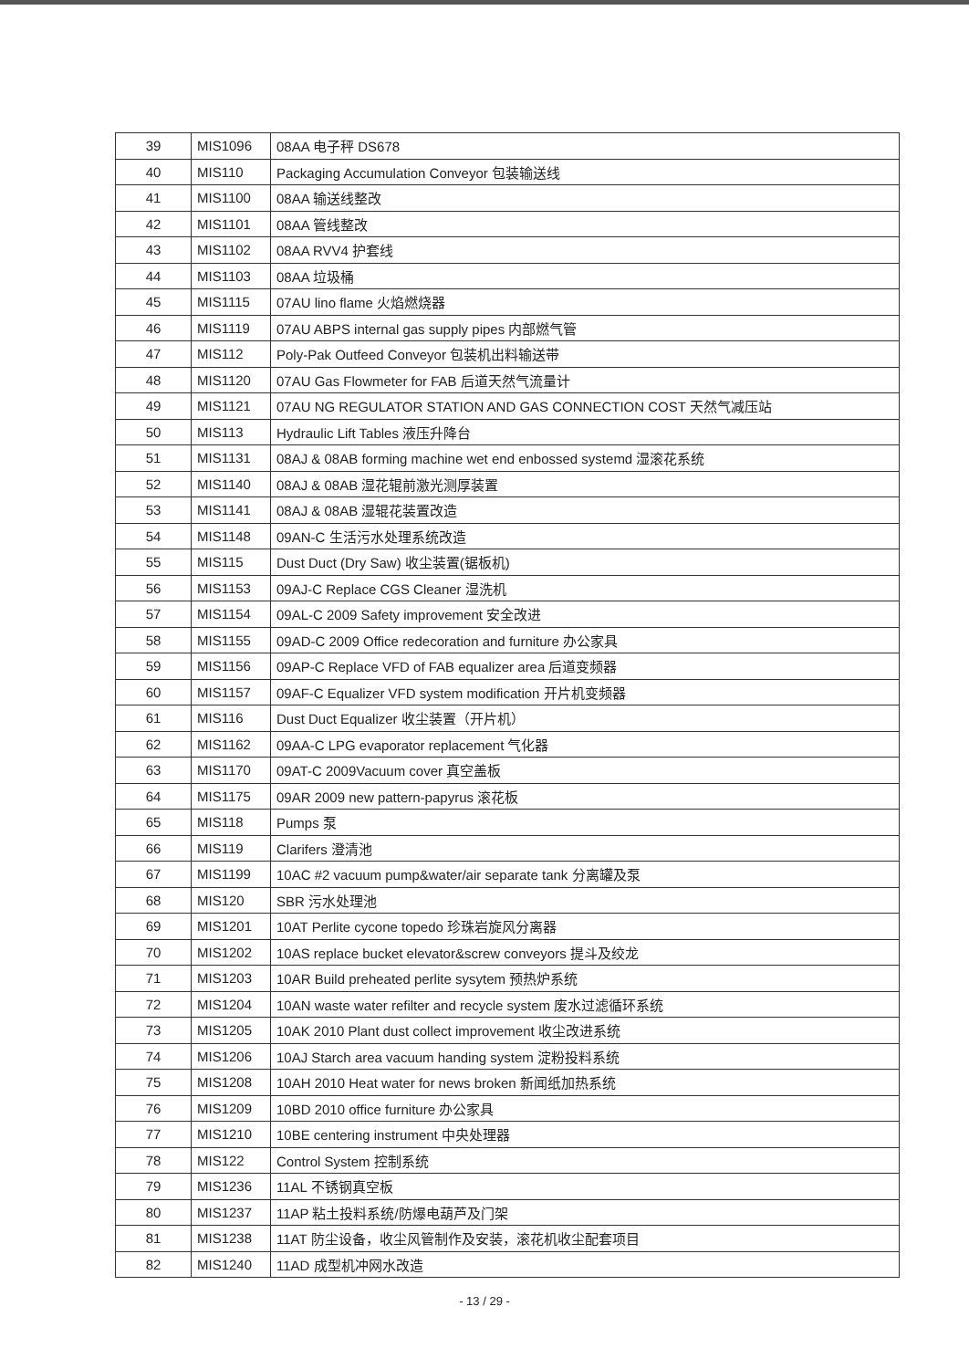| 39 | MIS1096 | 08AA 电子秤 DS678 |
| 40 | MIS110 | Packaging Accumulation Conveyor 包装输送线 |
| 41 | MIS1100 | 08AA 输送线整改 |
| 42 | MIS1101 | 08AA 管线整改 |
| 43 | MIS1102 | 08AA RVV4 护套线 |
| 44 | MIS1103 | 08AA 垃圾桶 |
| 45 | MIS1115 | 07AU lino flame 火焰燃烧器 |
| 46 | MIS1119 | 07AU ABPS internal gas supply pipes 内部燃气管 |
| 47 | MIS112 | Poly-Pak Outfeed Conveyor 包装机出料输送带 |
| 48 | MIS1120 | 07AU Gas Flowmeter for FAB 后道天然气流量计 |
| 49 | MIS1121 | 07AU NG REGULATOR STATION AND GAS CONNECTION COST 天然气减压站 |
| 50 | MIS113 | Hydraulic Lift Tables 液压升降台 |
| 51 | MIS1131 | 08AJ & 08AB forming machine wet end enbossed systemd 湿滚花系统 |
| 52 | MIS1140 | 08AJ & 08AB 湿花辊前激光测厚装置 |
| 53 | MIS1141 | 08AJ & 08AB 湿辊花装置改造 |
| 54 | MIS1148 | 09AN-C 生活污水处理系统改造 |
| 55 | MIS115 | Dust Duct (Dry Saw) 收尘装置(锯板机) |
| 56 | MIS1153 | 09AJ-C Replace CGS Cleaner 湿洗机 |
| 57 | MIS1154 | 09AL-C 2009 Safety improvement 安全改进 |
| 58 | MIS1155 | 09AD-C 2009 Office redecoration and furniture 办公家具 |
| 59 | MIS1156 | 09AP-C Replace VFD of FAB equalizer area 后道变频器 |
| 60 | MIS1157 | 09AF-C Equalizer VFD system modification 开片机变频器 |
| 61 | MIS116 | Dust Duct Equalizer 收尘装置（开片机） |
| 62 | MIS1162 | 09AA-C LPG evaporator replacement 气化器 |
| 63 | MIS1170 | 09AT-C 2009Vacuum cover 真空盖板 |
| 64 | MIS1175 | 09AR 2009 new pattern-papyrus 滚花板 |
| 65 | MIS118 | Pumps 泵 |
| 66 | MIS119 | Clarifers 澄清池 |
| 67 | MIS1199 | 10AC #2 vacuum pump&water/air separate tank 分离罐及泵 |
| 68 | MIS120 | SBR 污水处理池 |
| 69 | MIS1201 | 10AT Perlite cycone topedo 珍珠岩旋风分离器 |
| 70 | MIS1202 | 10AS replace bucket elevator&screw conveyors 提斗及绞龙 |
| 71 | MIS1203 | 10AR Build preheated perlite sysytem 预热炉系统 |
| 72 | MIS1204 | 10AN waste water refilter and recycle system 废水过滤循环系统 |
| 73 | MIS1205 | 10AK 2010 Plant dust collect improvement 收尘改进系统 |
| 74 | MIS1206 | 10AJ Starch area vacuum handing system 淀粉投料系统 |
| 75 | MIS1208 | 10AH 2010 Heat water for news broken 新闻纸加热系统 |
| 76 | MIS1209 | 10BD 2010 office furniture 办公家具 |
| 77 | MIS1210 | 10BE centering instrument 中央处理器 |
| 78 | MIS122 | Control System 控制系统 |
| 79 | MIS1236 | 11AL 不锈钢真空板 |
| 80 | MIS1237 | 11AP 粘土投料系统/防爆电葫芦及门架 |
| 81 | MIS1238 | 11AT 防尘设备，收尘风管制作及安装，滚花机收尘配套项目 |
| 82 | MIS1240 | 11AD 成型机冲网水改造 |
- 13 / 29 -